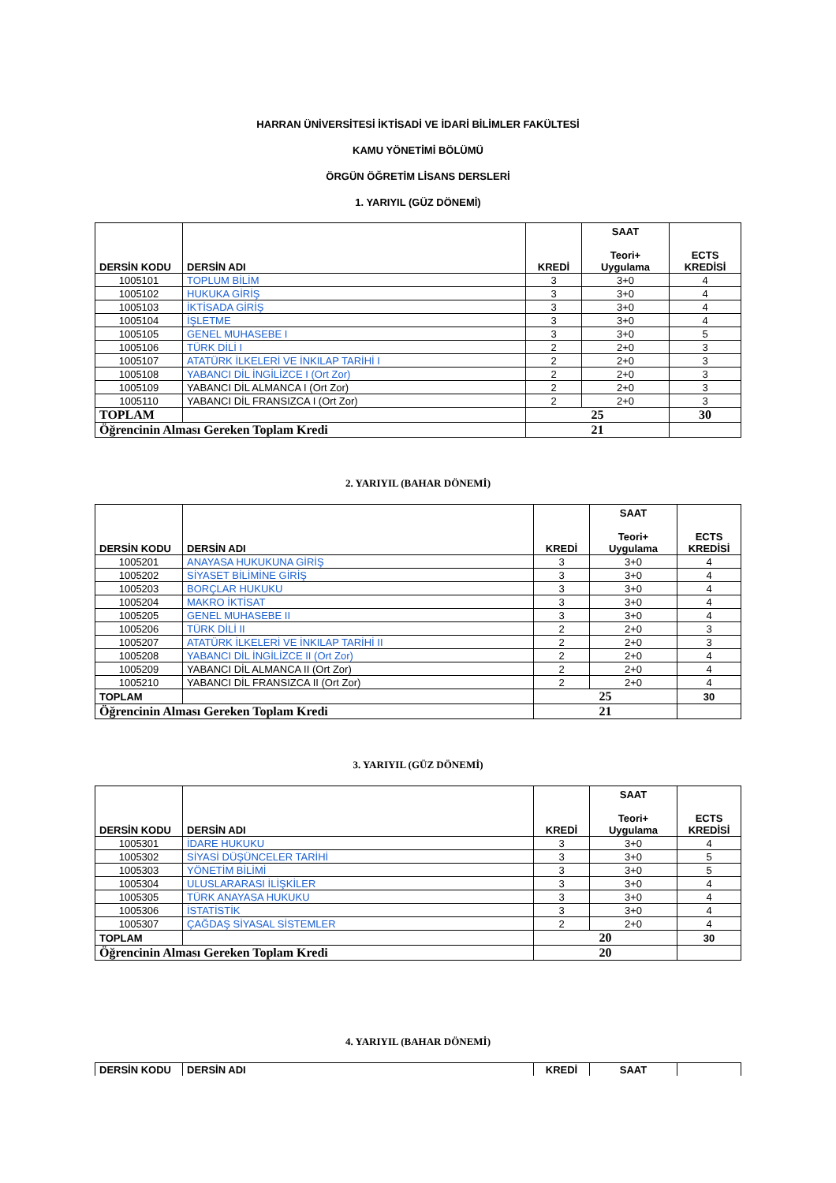HARRAN ÜNİVERSİTESİ İKTİSADİ VE İDARİ BİLİMLER FAKÜLTESİ
KAMU YÖNETİMİ BÖLÜMÜ
ÖRGÜN ÖĞRETİM LİSANS DERSLERİ
1. YARIYIL (GÜZ DÖNEMİ)
| DERSİN KODU | DERSİN ADI | KREDİ | SAAT Teori+ Uygulama | ECTS KREDİSİ |
| --- | --- | --- | --- | --- |
| 1005101 | TOPLUM BİLİM | 3 | 3+0 | 4 |
| 1005102 | HUKUKA GİRİŞ | 3 | 3+0 | 4 |
| 1005103 | İKTİSADA GİRİŞ | 3 | 3+0 | 4 |
| 1005104 | İŞLETME | 3 | 3+0 | 4 |
| 1005105 | GENEL MUHASEBE I | 3 | 3+0 | 5 |
| 1005106 | TÜRK DİLİ I | 2 | 2+0 | 3 |
| 1005107 | ATATÜRK İLKELERİ VE İNKILAP TARİHİ I | 2 | 2+0 | 3 |
| 1005108 | YABANCI DİL İNGİLİZCE I (Ort Zor) | 2 | 2+0 | 3 |
| 1005109 | YABANCI DİL ALMANCA I (Ort Zor) | 2 | 2+0 | 3 |
| 1005110 | YABANCI DİL FRANSIZCA I (Ort Zor) | 2 | 2+0 | 3 |
| TOPLAM | | 25 | | 30 |
| Öğrencinin Alması Gereken Toplam Kredi | | 21 | | |
2. YARIYIL (BAHAR DÖNEMİ)
| DERSİN KODU | DERSİN ADI | KREDİ | SAAT Teori+ Uygulama | ECTS KREDİSİ |
| --- | --- | --- | --- | --- |
| 1005201 | ANAYASA HUKUKUNA GİRİŞ | 3 | 3+0 | 4 |
| 1005202 | SİYASET BİLİMİNE GİRİŞ | 3 | 3+0 | 4 |
| 1005203 | BORÇLAR HUKUKU | 3 | 3+0 | 4 |
| 1005204 | MAKRO İKTİSAT | 3 | 3+0 | 4 |
| 1005205 | GENEL MUHASEBE II | 3 | 3+0 | 4 |
| 1005206 | TÜRK DİLİ II | 2 | 2+0 | 3 |
| 1005207 | ATATÜRK İLKELERİ VE İNKILAP TARİHİ II | 2 | 2+0 | 3 |
| 1005208 | YABANCI DİL İNGİLİZCE II (Ort Zor) | 2 | 2+0 | 4 |
| 1005209 | YABANCI DİL ALMANCA II (Ort Zor) | 2 | 2+0 | 4 |
| 1005210 | YABANCI DİL FRANSIZCA II (Ort Zor) | 2 | 2+0 | 4 |
| TOPLAM | | 25 | | 30 |
| Öğrencinin Alması Gereken Toplam Kredi | | 21 | | |
3. YARIYIL (GÜZ DÖNEMİ)
| DERSİN KODU | DERSİN ADI | KREDİ | SAAT Teori+ Uygulama | ECTS KREDİSİ |
| --- | --- | --- | --- | --- |
| 1005301 | İDARE HUKUKU | 3 | 3+0 | 4 |
| 1005302 | SİYASİ DÜŞÜNCELER TARİHİ | 3 | 3+0 | 5 |
| 1005303 | YÖNETİM BİLİMİ | 3 | 3+0 | 5 |
| 1005304 | ULUSLARARASI İLİŞKİLER | 3 | 3+0 | 4 |
| 1005305 | TÜRK ANAYASA HUKUKU | 3 | 3+0 | 4 |
| 1005306 | İSTATİSTİK | 3 | 3+0 | 4 |
| 1005307 | ÇAĞDAŞ SİYASAL SİSTEMLER | 2 | 2+0 | 4 |
| TOPLAM | | 20 | | 30 |
| Öğrencinin Alması Gereken Toplam Kredi | | 20 | | |
4. YARIYIL (BAHAR DÖNEMİ)
| DERSİN KODU | DERSİN ADI | KREDİ | SAAT | |
| --- | --- | --- | --- | --- |